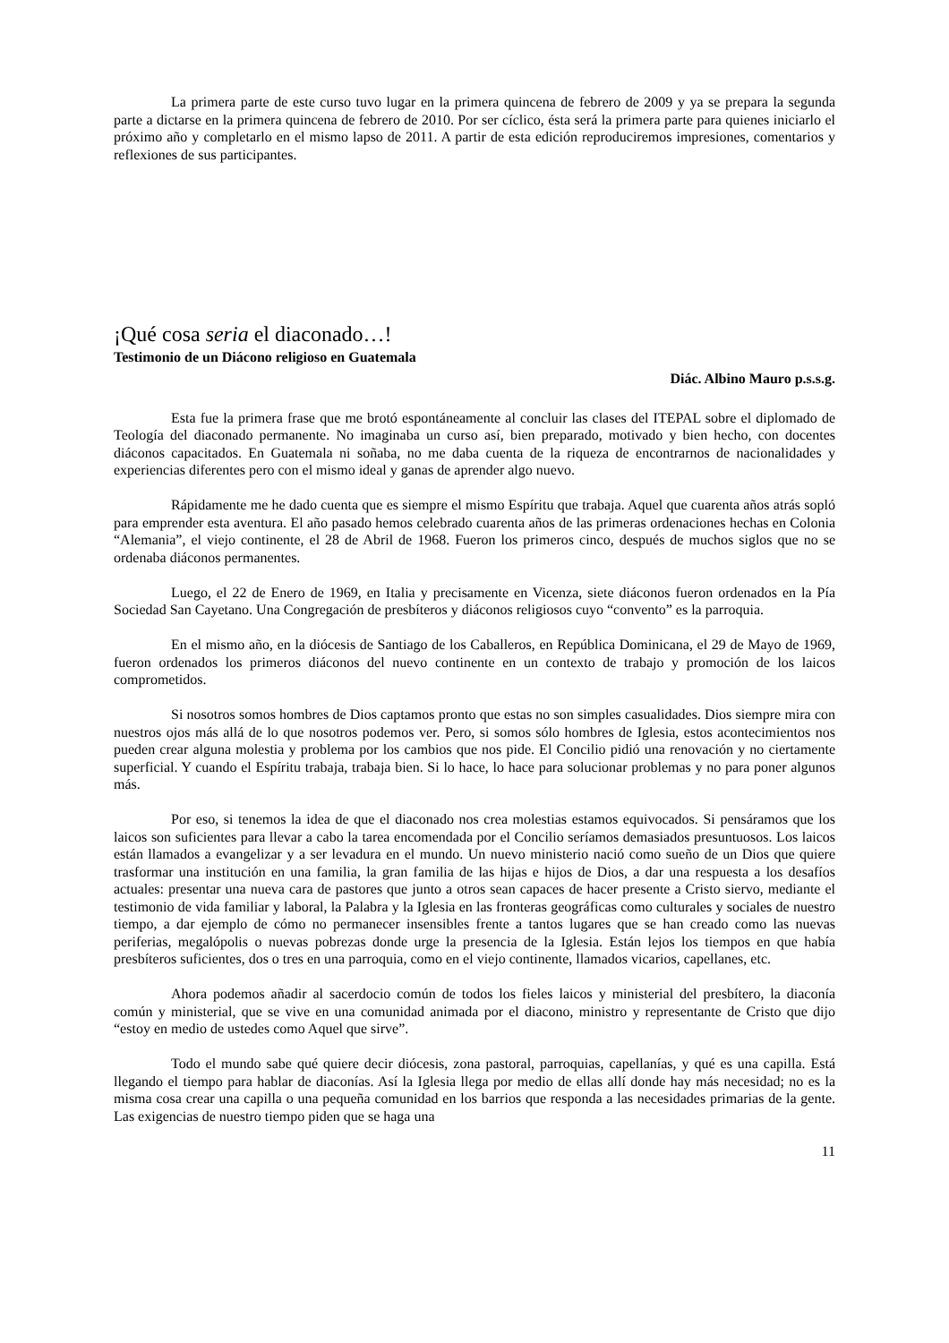La primera parte de este curso tuvo lugar en la primera quincena de febrero de 2009 y ya se prepara la segunda parte a dictarse en la primera quincena de febrero de 2010. Por ser cíclico, ésta será la primera parte para quienes iniciarlo el próximo año y completarlo en el mismo lapso de 2011. A partir de esta edición reproduciremos impresiones, comentarios y reflexiones de sus participantes.
¡Qué cosa seria el diaconado…!
Testimonio de un Diácono religioso en Guatemala
Diác. Albino Mauro p.s.s.g.
Esta fue la primera frase que me brotó espontáneamente al concluir las clases del ITEPAL sobre el diplomado de Teología del diaconado permanente. No imaginaba un curso así, bien preparado, motivado y bien hecho, con docentes diáconos capacitados. En Guatemala ni soñaba, no me daba cuenta de la riqueza de encontrarnos de nacionalidades y experiencias diferentes pero con el mismo ideal y ganas de aprender algo nuevo.
Rápidamente me he dado cuenta que es siempre el mismo Espíritu que trabaja. Aquel que cuarenta años atrás sopló para emprender esta aventura. El año pasado hemos celebrado cuarenta años de las primeras ordenaciones hechas en Colonia “Alemania”, el viejo continente, el 28 de Abril de 1968. Fueron los primeros cinco, después de muchos siglos que no se ordenaba diáconos permanentes.
Luego, el 22 de Enero de 1969, en Italia y precisamente en Vicenza, siete diáconos fueron ordenados en la Pía Sociedad San Cayetano. Una Congregación de presbíteros y diáconos religiosos cuyo “convento” es la parroquia.
En el mismo año, en la diócesis de Santiago de los Caballeros, en República Dominicana, el 29 de Mayo de 1969, fueron ordenados los primeros diáconos del nuevo continente en un contexto de trabajo y promoción de los laicos comprometidos.
Si nosotros somos hombres de Dios captamos pronto que estas no son simples casualidades. Dios siempre mira con nuestros ojos más allá de lo que nosotros podemos ver. Pero, si somos sólo hombres de Iglesia, estos acontecimientos nos pueden crear alguna molestia y problema por los cambios que nos pide. El Concilio pidió una renovación y no ciertamente superficial. Y cuando el Espíritu trabaja, trabaja bien. Si lo hace, lo hace para solucionar problemas y no para poner algunos más.
Por eso, si tenemos la idea de que el diaconado nos crea molestias estamos equivocados. Si pensáramos que los laicos son suficientes para llevar a cabo la tarea encomendada por el Concilio seríamos demasiados presuntuosos. Los laicos están llamados a evangelizar y a ser levadura en el mundo. Un nuevo ministerio nació como sueño de un Dios que quiere trasformar una institución en una familia, la gran familia de las hijas e hijos de Dios, a dar una respuesta a los desafíos actuales: presentar una nueva cara de pastores que junto a otros sean capaces de hacer presente a Cristo siervo, mediante el testimonio de vida familiar y laboral, la Palabra y la Iglesia en las fronteras geográficas como culturales y sociales de nuestro tiempo, a dar ejemplo de cómo no permanecer insensibles frente a tantos lugares que se han creado como las nuevas periferias, megalópolis o nuevas pobrezas donde urge la presencia de la Iglesia. Están lejos los tiempos en que había presbíteros suficientes, dos o tres en una parroquia, como en el viejo continente, llamados vicarios, capellanes, etc.
Ahora podemos añadir al sacerdocio común de todos los fieles laicos y ministerial del presbítero, la diaconía común y ministerial, que se vive en una comunidad animada por el diacono, ministro y representante de Cristo que dijo “estoy en medio de ustedes como Aquel que sirve”.
Todo el mundo sabe qué quiere decir diócesis, zona pastoral, parroquias, capellanías, y qué es una capilla. Está llegando el tiempo para hablar de diaconías. Así la Iglesia llega por medio de ellas allí donde hay más necesidad; no es la misma cosa crear una capilla o una pequeña comunidad en los barrios que responda a las necesidades primarias de la gente. Las exigencias de nuestro tiempo piden que se haga una
11